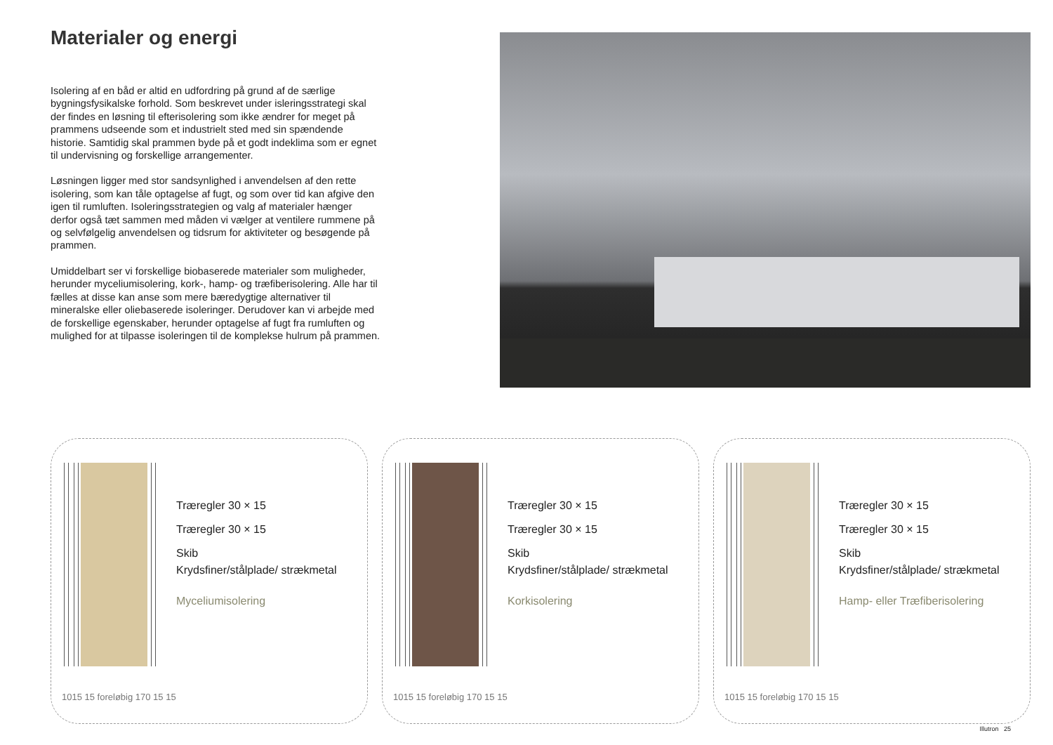Materialer og energi
Isolering af en båd er altid en udfordring på grund af de særlige bygningsfysikalske forhold. Som beskrevet under isleringsstrategi skal der findes en løsning til efterisolering som ikke ændrer for meget på prammens udseende som et industrielt sted med sin spændende historie. Samtidig skal prammen byde på et godt indeklima som er egnet til undervisning og forskellige arrangementer.
Løsningen ligger med stor sandsynlighed i anvendelsen af den rette isolering, som kan tåle optagelse af fugt, og som over tid kan afgive den igen til rumluften. Isoleringsstrategien og valg af materialer hænger derfor også tæt sammen med måden vi vælger at ventilere rummene på og selvfølgelig anvendelsen og tidsrum for aktiviteter og besøgende på prammen.
Umiddelbart ser vi forskellige biobaserede materialer som muligheder, herunder myceliumisolering, kork-, hamp- og træfiberisolering. Alle har til fælles at disse kan anse som mere bæredygtige alternativer til mineralske eller oliebaserede isoleringer. Derudover kan vi arbejde med de forskellige egenskaber, herunder optagelse af fugt fra rumluften og mulighed for at tilpasse isoleringen til de komplekse hulrum på prammen.
Træregler 30 × 15
Træregler 30 × 15
Skib
Krydsfiner/stålplade/ strækmetal
Myceliumisolering
1015 15 foreløbig 170 15 15
Træregler 30 × 15
Træregler 30 × 15
Skib
Krydsfiner/stålplade/ strækmetal
Korkisolering
1015 15 foreløbig 170 15 15
Træregler 30 × 15
Træregler 30 × 15
Skib
Krydsfiner/stålplade/ strækmetal
Hamp- eller Træfiberisolering
1015 15 foreløbig 170 15 15
Illutron 25